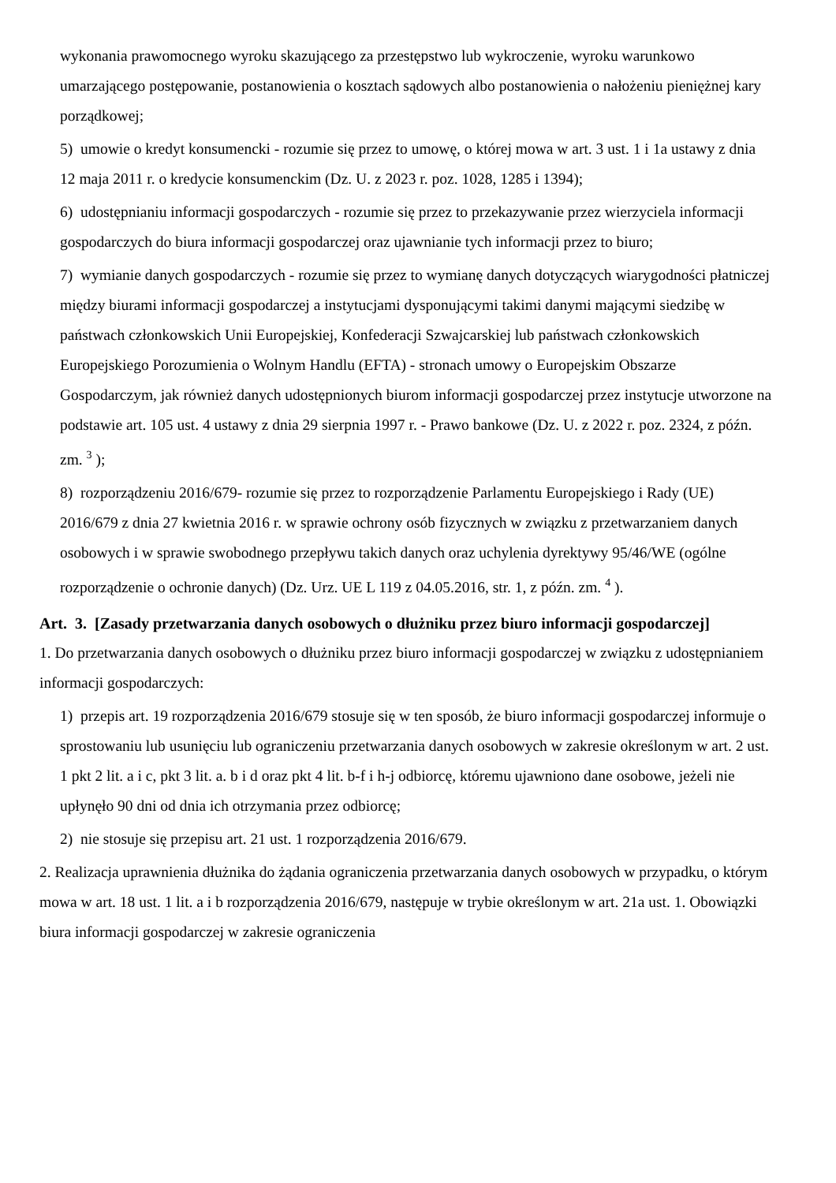wykonania prawomocnego wyroku skazującego za przestępstwo lub wykroczenie, wyroku warunkowo umarzającego postępowanie, postanowienia o kosztach sądowych albo postanowienia o nałożeniu pieniężnej kary porządkowej;
5) umowie o kredyt konsumencki - rozumie się przez to umowę, o której mowa w art. 3 ust. 1 i 1a ustawy z dnia 12 maja 2011 r. o kredycie konsumenckim (Dz. U. z 2023 r. poz. 1028, 1285 i 1394);
6) udostępnianiu informacji gospodarczych - rozumie się przez to przekazywanie przez wierzyciela informacji gospodarczych do biura informacji gospodarczej oraz ujawnianie tych informacji przez to biuro;
7) wymianie danych gospodarczych - rozumie się przez to wymianę danych dotyczących wiarygodności płatniczej między biurami informacji gospodarczej a instytucjami dysponującymi takimi danymi mającymi siedzibę w państwach członkowskich Unii Europejskiej, Konfederacji Szwajcarskiej lub państwach członkowskich Europejskiego Porozumienia o Wolnym Handlu (EFTA) - stronach umowy o Europejskim Obszarze Gospodarczym, jak również danych udostępnionych biurom informacji gospodarczej przez instytucje utworzone na podstawie art. 105 ust. 4 ustawy z dnia 29 sierpnia 1997 r. - Prawo bankowe (Dz. U. z 2022 r. poz. 2324, z późn. zm. <sup>3</sup> );
8) rozporządzeniu 2016/679- rozumie się przez to rozporządzenie Parlamentu Europejskiego i Rady (UE) 2016/679 z dnia 27 kwietnia 2016 r. w sprawie ochrony osób fizycznych w związku z przetwarzaniem danych osobowych i w sprawie swobodnego przepływu takich danych oraz uchylenia dyrektywy 95/46/WE (ogólne rozporządzenie o ochronie danych) (Dz. Urz. UE L 119 z 04.05.2016, str. 1, z późn. zm. <sup>4</sup> ).
Art. 3. [Zasady przetwarzania danych osobowych o dłużniku przez biuro informacji gospodarczej]
1. Do przetwarzania danych osobowych o dłużniku przez biuro informacji gospodarczej w związku z udostępnianiem informacji gospodarczych:
1) przepis art. 19 rozporządzenia 2016/679 stosuje się w ten sposób, że biuro informacji gospodarczej informuje o sprostowaniu lub usunięciu lub ograniczeniu przetwarzania danych osobowych w zakresie określonym w art. 2 ust. 1 pkt 2 lit. a i c, pkt 3 lit. a. b i d oraz pkt 4 lit. b-f i h-j odbiorcę, któremu ujawniono dane osobowe, jeżeli nie upłynęło 90 dni od dnia ich otrzymania przez odbiorcę;
2) nie stosuje się przepisu art. 21 ust. 1 rozporządzenia 2016/679.
2. Realizacja uprawnienia dłużnika do żądania ograniczenia przetwarzania danych osobowych w przypadku, o którym mowa w art. 18 ust. 1 lit. a i b rozporządzenia 2016/679, następuje w trybie określonym w art. 21a ust. 1. Obowiązki biura informacji gospodarczej w zakresie ograniczenia